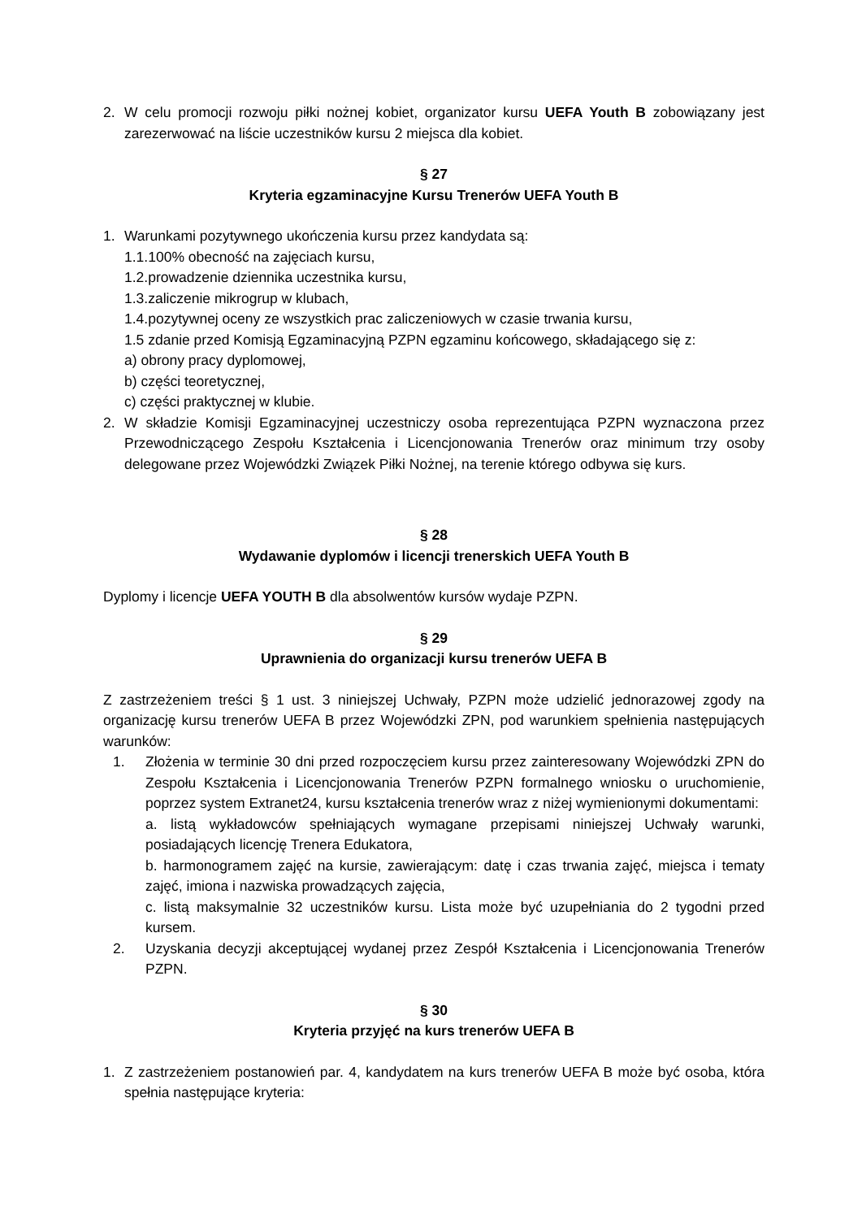2. W celu promocji rozwoju piłki nożnej kobiet, organizator kursu UEFA Youth B zobowiązany jest zarezerwować na liście uczestników kursu 2 miejsca dla kobiet.
§ 27
Kryteria egzaminacyjne Kursu Trenerów UEFA Youth B
1. Warunkami pozytywnego ukończenia kursu przez kandydata są:
1.1.100% obecność na zajęciach kursu,
1.2.prowadzenie dziennika uczestnika kursu,
1.3.zaliczenie mikrogrup w klubach,
1.4.pozytywnej oceny ze wszystkich prac zaliczeniowych w czasie trwania kursu,
1.5 zdanie przed Komisją Egzaminacyjną PZPN egzaminu końcowego, składającego się z:
a) obrony pracy dyplomowej,
b) części teoretycznej,
c) części praktycznej w klubie.
2. W składzie Komisji Egzaminacyjnej uczestniczy osoba reprezentująca PZPN wyznaczona przez Przewodniczącego Zespołu Kształcenia i Licencjonowania Trenerów oraz minimum trzy osoby delegowane przez Wojewódzki Związek Piłki Nożnej, na terenie którego odbywa się kurs.
§ 28
Wydawanie dyplomów i licencji trenerskich UEFA Youth B
Dyplomy i licencje UEFA YOUTH B dla absolwentów kursów wydaje PZPN.
§ 29
Uprawnienia do organizacji kursu trenerów UEFA B
Z zastrzeżeniem treści § 1 ust. 3 niniejszej Uchwały, PZPN może udzielić jednorazowej zgody na organizację kursu trenerów UEFA B przez Wojewódzki ZPN, pod warunkiem spełnienia następujących warunków:
1. Złożenia w terminie 30 dni przed rozpoczęciem kursu przez zainteresowany Wojewódzki ZPN do Zespołu Kształcenia i Licencjonowania Trenerów PZPN formalnego wniosku o uruchomienie, poprzez system Extranet24, kursu kształcenia trenerów wraz z niżej wymienionymi dokumentami:
a. listą wykładowców spełniających wymagane przepisami niniejszej Uchwały warunki, posiadających licencję Trenera Edukatora,
b. harmonogramem zajęć na kursie, zawierającym: datę i czas trwania zajęć, miejsca i tematy zajęć, imiona i nazwiska prowadzących zajęcia,
c. listą maksymalnie 32 uczestników kursu. Lista może być uzupełniania do 2 tygodni przed kursem.
2. Uzyskania decyzji akceptującej wydanej przez Zespół Kształcenia i Licencjonowania Trenerów PZPN.
§ 30
Kryteria przyjęć na kurs trenerów UEFA B
1. Z zastrzeżeniem postanowień par. 4, kandydatem na kurs trenerów UEFA B może być osoba, która spełnia następujące kryteria: